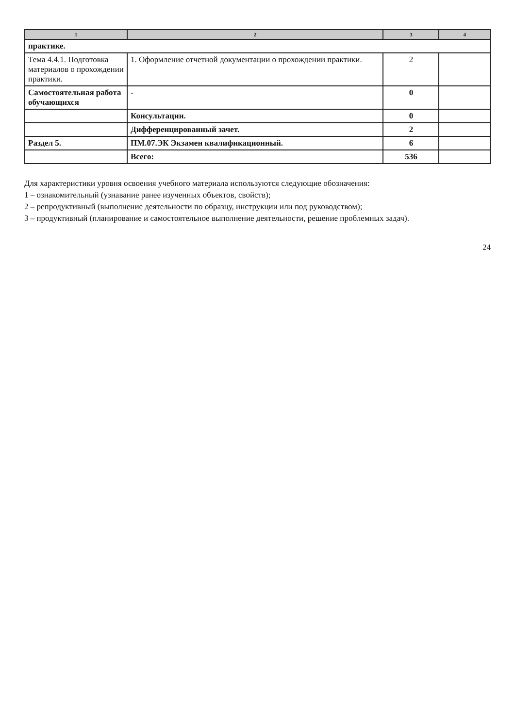| 1 | 2 | 3 | 4 |
| --- | --- | --- | --- |
| практике. | | | |
| Тема 4.4.1. Подготовка материалов о прохождении практики. | 1. Оформление отчетной документации о прохождении практики. | 2 | |
| Самостоятельная работа обучающихся | - | 0 | |
| | Консультации. | 0 | |
| | Дифференцированный зачет. | 2 | |
| Раздел 5. | ПМ.07.ЭК Экзамен квалификационный. | 6 | |
| | Всего: | 536 | |
Для характеристики уровня освоения учебного материала используются следующие обозначения:
1 – ознакомительный (узнавание ранее изученных объектов, свойств);
2 – репродуктивный (выполнение деятельности по образцу, инструкции или под руководством);
3 – продуктивный (планирование и самостоятельное выполнение деятельности, решение проблемных задач).
24